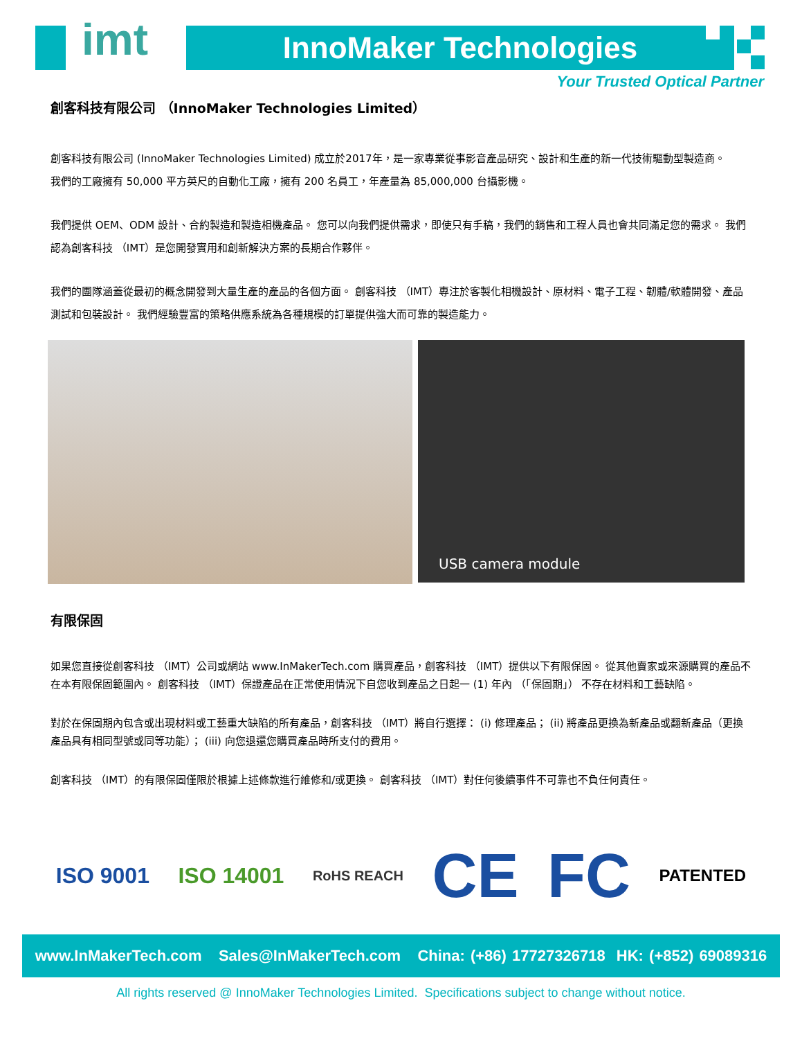imt InnoMaker Technologies
Your Trusted Optical Partner
創客科技有限公司 （InnoMaker Technologies Limited）
創客科技有限公司 (InnoMaker Technologies Limited) 成立於2017年，是一家專業從事影音產品研究、設計和生產的新一代技術驅動型製造商。
我們的工廠擁有 50,000 平方英尺的自動化工廠，擁有 200 名員工，年產量為 85,000,000 台攝影機。
我們提供 OEM、ODM 設計、合約製造和製造相機產品。 您可以向我們提供需求，即使只有手稿，我們的銷售和工程人員也會共同滿足您的需求。 我們認為創客科技 （IMT）是您開發實用和創新解決方案的長期合作夥伴。
我們的團隊涵蓋從最初的概念開發到大量生產的產品的各個方面。 創客科技 （IMT）專注於客製化相機設計、原材料、電子工程、韌體/軟體開發、產品測試和包裝設計。 我們經驗豐富的策略供應系統為各種規模的訂單提供強大而可靠的製造能力。
USB camera module
有限保固
如果您直接從創客科技 （IMT）公司或網站 www.InMakerTech.com 購買產品，創客科技 （IMT）提供以下有限保固。 從其他賣家或來源購買的產品不在本有限保固範圍內。 創客科技 （IMT）保證產品在正常使用情況下自您收到產品之日起一 (1) 年內 （「保固期」） 不存在材料和工藝缺陷。
對於在保固期內包含或出現材料或工藝重大缺陷的所有產品，創客科技 （IMT）將自行選擇： (i) 修理產品； (ii) 將產品更換為新產品或翻新產品（更換產品具有相同型號或同等功能）； (iii) 向您退還您購買產品時所支付的費用。
創客科技 （IMT）的有限保固僅限於根據上述條款進行維修和/或更換。 創客科技 （IMT）對任何後續事件不可靠也不負任何責任。
ISO 9001 ISO 14001 RoHS REACH CE FC PATENTED
www.InMakerTech.com Sales@InMakerTech.com China: (+86) 17727326718 HK: (+852) 69089316
All rights reserved @ InnoMaker Technologies Limited. Specifications subject to change without notice.